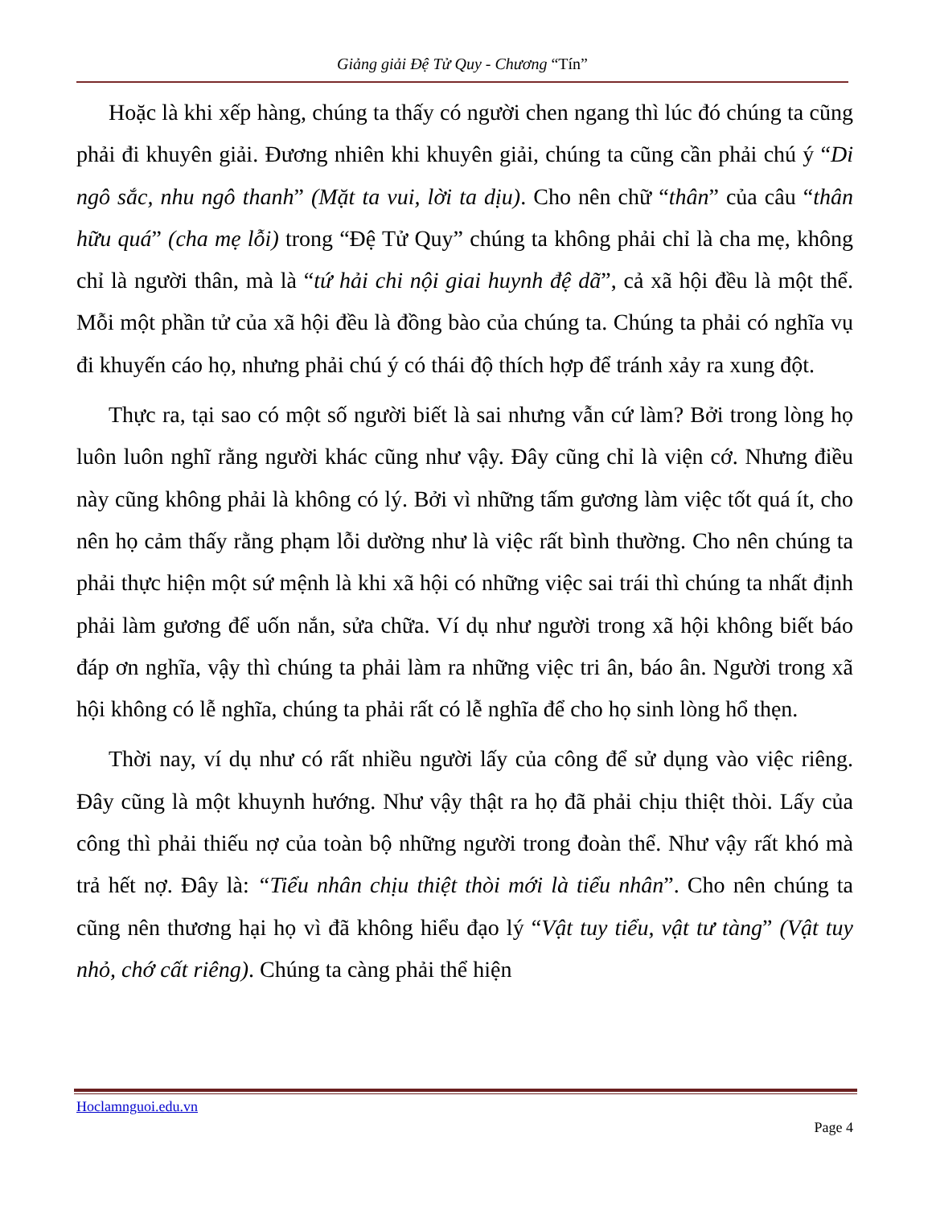Giảng giải Đệ Tử Quy - Chương “Tín”
Hoặc là khi xếp hàng, chúng ta thấy có người chen ngang thì lúc đó chúng ta cũng phải đi khuyên giải. Đương nhiên khi khuyên giải, chúng ta cũng cần phải chú ý “Di ngô sắc, nhu ngô thanh” (Mặt ta vui, lời ta dịu). Cho nên chữ “thân” của câu “thân hữu quá” (cha mẹ lỗi) trong “Đệ Tử Quy” chúng ta không phải chỉ là cha mẹ, không chỉ là người thân, mà là “tứ hải chi nội giai huynh đệ dã”, cả xã hội đều là một thể. Mỗi một phần tử của xã hội đều là đồng bào của chúng ta. Chúng ta phải có nghĩa vụ đi khuyến cáo họ, nhưng phải chú ý có thái độ thích hợp để tránh xảy ra xung đột.
Thực ra, tại sao có một số người biết là sai nhưng vẫn cứ làm? Bởi trong lòng họ luôn luôn nghĩ rằng người khác cũng như vậy. Đây cũng chỉ là viện cớ. Nhưng điều này cũng không phải là không có lý. Bởi vì những tấm gương làm việc tốt quá ít, cho nên họ cảm thấy rằng phạm lỗi dường như là việc rất bình thường. Cho nên chúng ta phải thực hiện một sứ mệnh là khi xã hội có những việc sai trái thì chúng ta nhất định phải làm gương để uốn nắn, sửa chữa. Ví dụ như người trong xã hội không biết báo đáp ơn nghĩa, vậy thì chúng ta phải làm ra những việc tri ân, báo ân. Người trong xã hội không có lễ nghĩa, chúng ta phải rất có lễ nghĩa để cho họ sinh lòng hổ thẹn.
Thời nay, ví dụ như có rất nhiều người lấy của công để sử dụng vào việc riêng. Đây cũng là một khuynh hướng. Như vậy thật ra họ đã phải chịu thiệt thòi. Lấy của công thì phải thiếu nợ của toàn bộ những người trong đoàn thể. Như vậy rất khó mà trả hết nợ. Đây là: “Tiểu nhân chịu thiệt thòi mới là tiểu nhân”. Cho nên chúng ta cũng nên thương hại họ vì đã không hiểu đạo lý “Vật tuy tiểu, vật tư tàng” (Vật tuy nhỏ, chớ cất riêng). Chúng ta càng phải thể hiện
Hoclamnguoi.edu.vn
Page 4